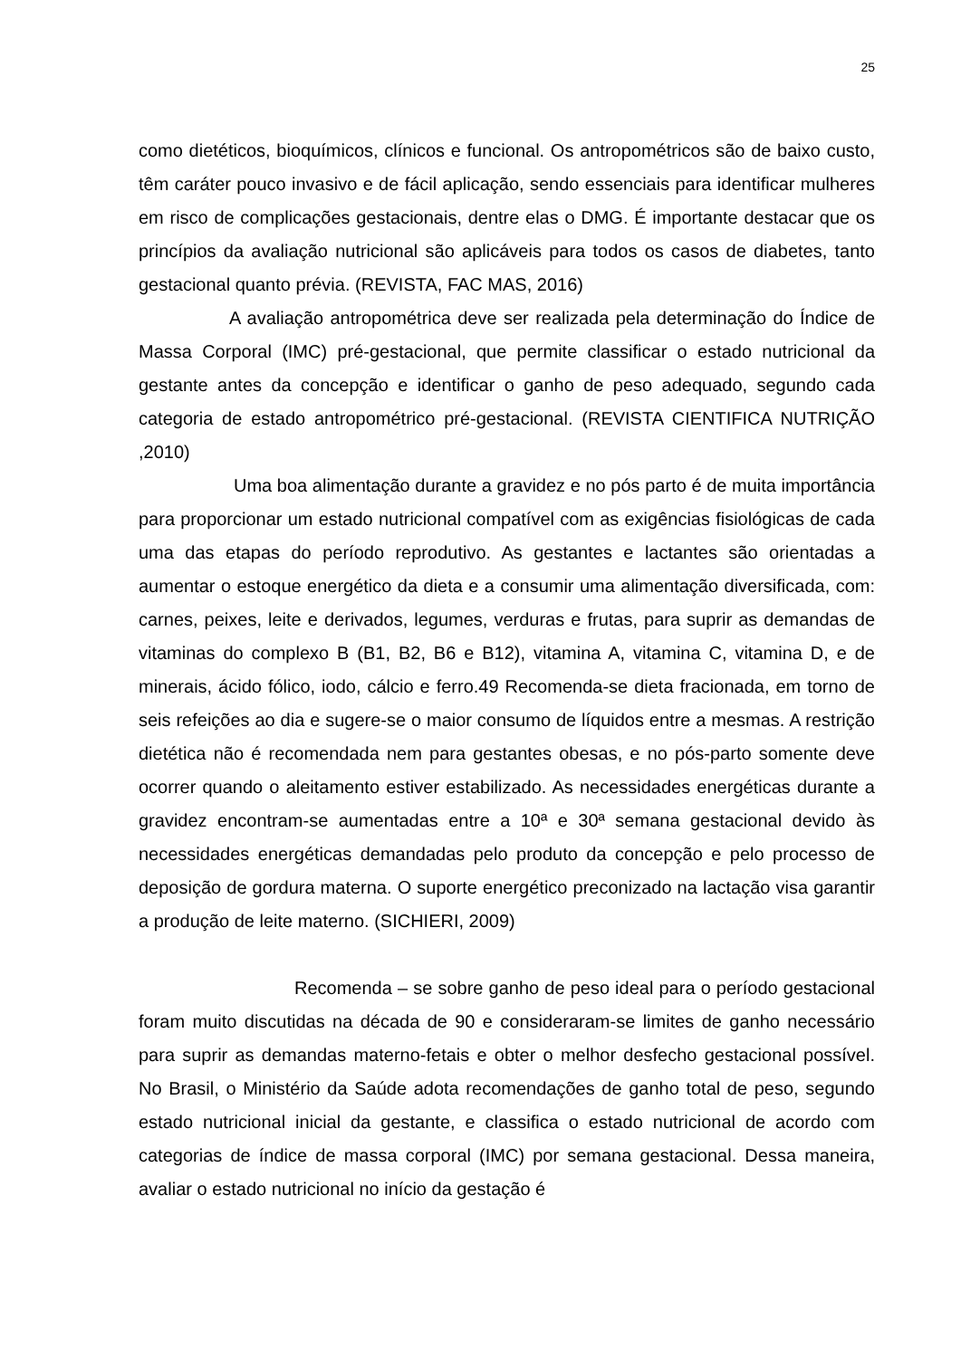25
como dietéticos, bioquímicos, clínicos e funcional. Os antropométricos são de baixo custo, têm caráter pouco invasivo e de fácil aplicação, sendo essenciais para identificar mulheres em risco de complicações gestacionais, dentre elas o DMG. É importante destacar que os princípios da avaliação nutricional são aplicáveis para todos os casos de diabetes, tanto gestacional quanto prévia. (REVISTA, FAC MAS, 2016)
A avaliação antropométrica deve ser realizada pela determinação do Índice de Massa Corporal (IMC) pré-gestacional, que permite classificar o estado nutricional da gestante antes da concepção e identificar o ganho de peso adequado, segundo cada categoria de estado antropométrico pré-gestacional. (REVISTA CIENTIFICA NUTRIÇÃO ,2010)
Uma boa alimentação durante a gravidez e no pós parto é de muita importância para proporcionar um estado nutricional compatível com as exigências fisiológicas de cada uma das etapas do período reprodutivo. As gestantes e lactantes são orientadas a aumentar o estoque energético da dieta e a consumir uma alimentação diversificada, com: carnes, peixes, leite e derivados, legumes, verduras e frutas, para suprir as demandas de vitaminas do complexo B (B1, B2, B6 e B12), vitamina A, vitamina C, vitamina D, e de minerais, ácido fólico, iodo, cálcio e ferro.49 Recomenda-se dieta fracionada, em torno de seis refeições ao dia e sugere-se o maior consumo de líquidos entre a mesmas. A restrição dietética não é recomendada nem para gestantes obesas, e no pós-parto somente deve ocorrer quando o aleitamento estiver estabilizado. As necessidades energéticas durante a gravidez encontram-se aumentadas entre a 10ª e 30ª semana gestacional devido às necessidades energéticas demandadas pelo produto da concepção e pelo processo de deposição de gordura materna. O suporte energético preconizado na lactação visa garantir a produção de leite materno. (SICHIERI, 2009)
Recomenda – se sobre ganho de peso ideal para o período gestacional foram muito discutidas na década de 90 e consideraram-se limites de ganho necessário para suprir as demandas materno-fetais e obter o melhor desfecho gestacional possível. No Brasil, o Ministério da Saúde adota recomendações de ganho total de peso, segundo estado nutricional inicial da gestante, e classifica o estado nutricional de acordo com categorias de índice de massa corporal (IMC) por semana gestacional. Dessa maneira, avaliar o estado nutricional no início da gestação é